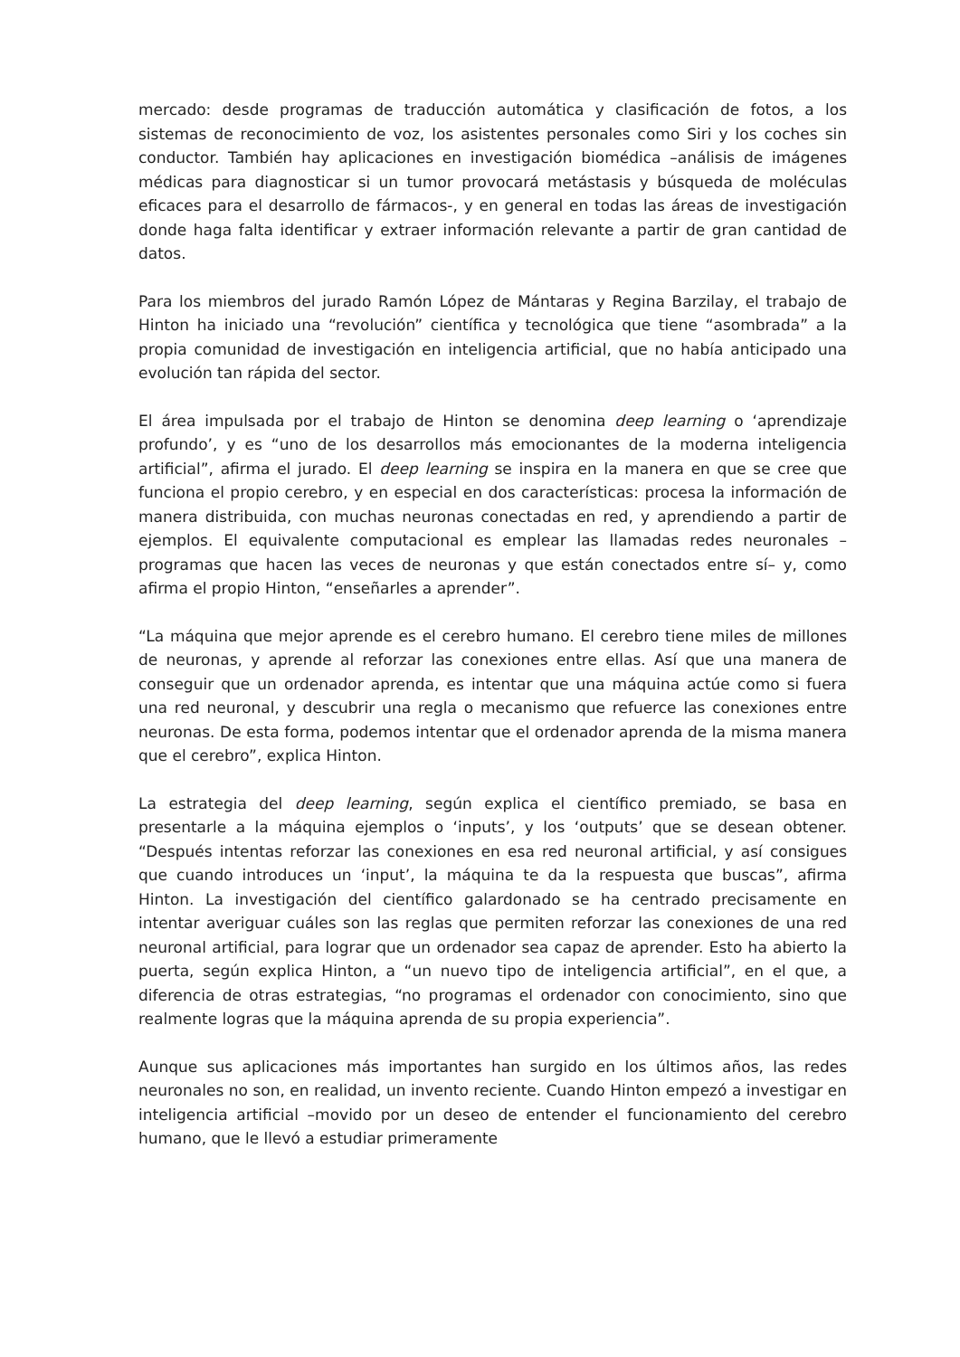mercado: desde programas de traducción automática y clasificación de fotos, a los sistemas de reconocimiento de voz, los asistentes personales como Siri y los coches sin conductor. También hay aplicaciones en investigación biomédica –análisis de imágenes médicas para diagnosticar si un tumor provocará metástasis y búsqueda de moléculas eficaces para el desarrollo de fármacos-, y en general en todas las áreas de investigación donde haga falta identificar y extraer información relevante a partir de gran cantidad de datos.
Para los miembros del jurado Ramón López de Mántaras y Regina Barzilay, el trabajo de Hinton ha iniciado una “revolución” científica y tecnológica que tiene “asombrada” a la propia comunidad de investigación en inteligencia artificial, que no había anticipado una evolución tan rápida del sector.
El área impulsada por el trabajo de Hinton se denomina deep learning o ‘aprendizaje profundo’, y es “uno de los desarrollos más emocionantes de la moderna inteligencia artificial”, afirma el jurado. El deep learning se inspira en la manera en que se cree que funciona el propio cerebro, y en especial en dos características: procesa la información de manera distribuida, con muchas neuronas conectadas en red, y aprendiendo a partir de ejemplos. El equivalente computacional es emplear las llamadas redes neuronales –programas que hacen las veces de neuronas y que están conectados entre sí– y, como afirma el propio Hinton, “enseñarles a aprender”.
“La máquina que mejor aprende es el cerebro humano. El cerebro tiene miles de millones de neuronas, y aprende al reforzar las conexiones entre ellas. Así que una manera de conseguir que un ordenador aprenda, es intentar que una máquina actúe como si fuera una red neuronal, y descubrir una regla o mecanismo que refuerce las conexiones entre neuronas. De esta forma, podemos intentar que el ordenador aprenda de la misma manera que el cerebro”, explica Hinton.
La estrategia del deep learning, según explica el científico premiado, se basa en presentarle a la máquina ejemplos o ‘inputs’, y los ‘outputs’ que se desean obtener. “Después intentas reforzar las conexiones en esa red neuronal artificial, y así consigues que cuando introduces un ‘input’, la máquina te da la respuesta que buscas”, afirma Hinton. La investigación del científico galardonado se ha centrado precisamente en intentar averiguar cuáles son las reglas que permiten reforzar las conexiones de una red neuronal artificial, para lograr que un ordenador sea capaz de aprender. Esto ha abierto la puerta, según explica Hinton, a “un nuevo tipo de inteligencia artificial”, en el que, a diferencia de otras estrategias, “no programas el ordenador con conocimiento, sino que realmente logras que la máquina aprenda de su propia experiencia”.
Aunque sus aplicaciones más importantes han surgido en los últimos años, las redes neuronales no son, en realidad, un invento reciente. Cuando Hinton empezó a investigar en inteligencia artificial –movido por un deseo de entender el funcionamiento del cerebro humano, que le llevó a estudiar primeramente